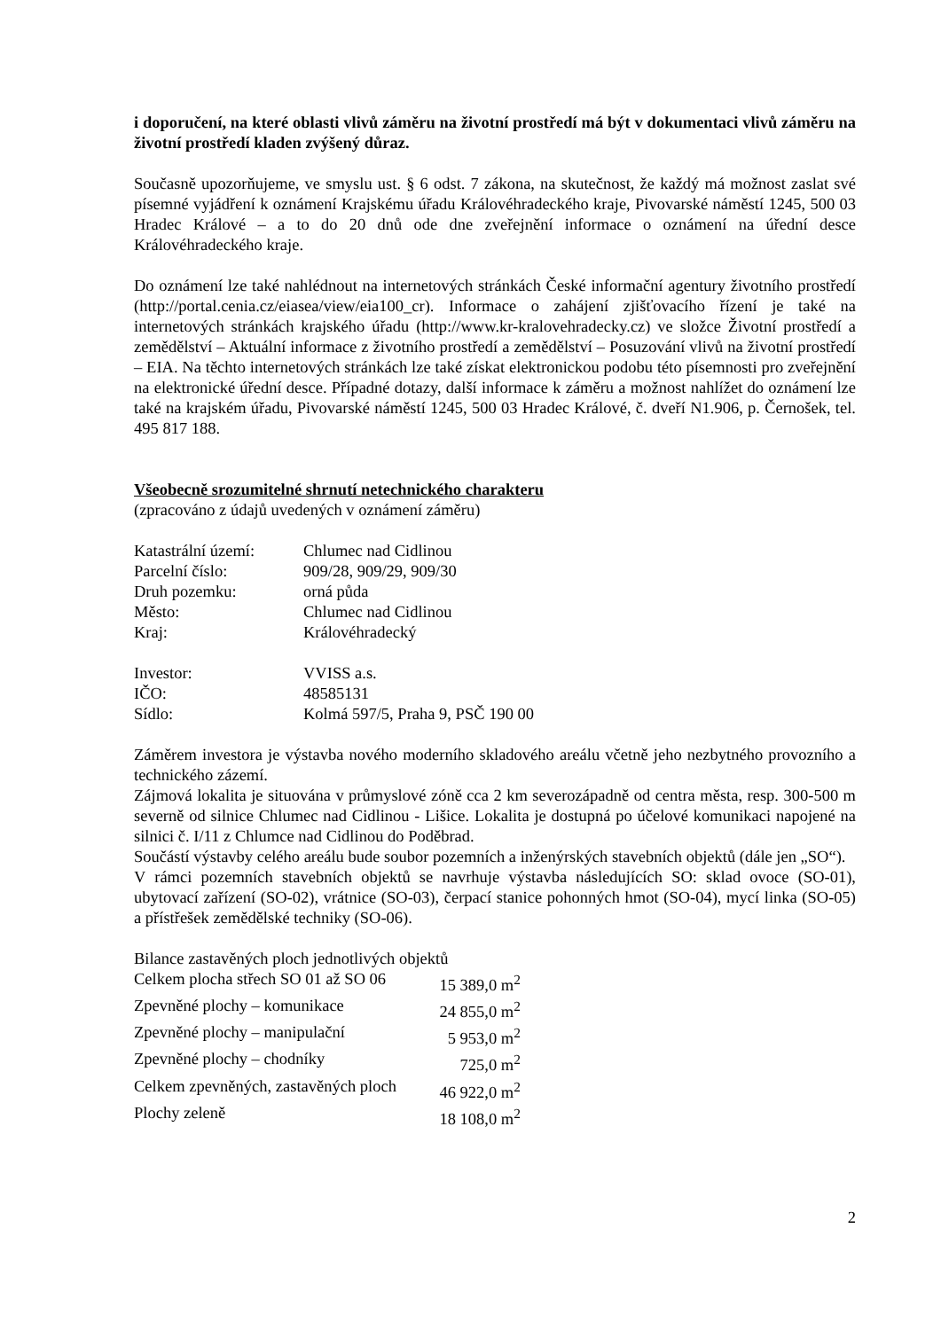i doporučení, na které oblasti vlivů záměru na životní prostředí má být v dokumentaci vlivů záměru na životní prostředí kladen zvýšený důraz.
Současně upozorňujeme, ve smyslu ust. § 6 odst. 7 zákona, na skutečnost, že každý má možnost zaslat své písemné vyjádření k oznámení Krajskému úřadu Královéhradeckého kraje, Pivovarské náměstí 1245, 500 03 Hradec Králové – a to do 20 dnů ode dne zveřejnění informace o oznámení na úřední desce Královéhradeckého kraje.
Do oznámení lze také nahlédnout na internetových stránkách České informační agentury životního prostředí (http://portal.cenia.cz/eiasea/view/eia100_cr). Informace o zahájení zjišťovacího řízení je také na internetových stránkách krajského úřadu (http://www.kr-kralovehradecky.cz) ve složce Životní prostředí a zemědělství – Aktuální informace z životního prostředí a zemědělství – Posuzování vlivů na životní prostředí – EIA. Na těchto internetových stránkách lze také získat elektronickou podobu této písemnosti pro zveřejnění na elektronické úřední desce. Případné dotazy, další informace k záměru a možnost nahlížet do oznámení lze také na krajském úřadu, Pivovarské náměstí 1245, 500 03 Hradec Králové, č. dveří N1.906, p. Černošek, tel. 495 817 188.
Všeobecně srozumitelné shrnutí netechnického charakteru
(zpracováno z údajů uvedených v oznámení záměru)
| Katastrální území: | Chlumec nad Cidlinou |
| Parcelní číslo: | 909/28, 909/29, 909/30 |
| Druh pozemku: | orná půda |
| Město: | Chlumec nad Cidlinou |
| Kraj: | Královéhradecký |
| Investor: | VVISS a.s. |
| IČO: | 48585131 |
| Sídlo: | Kolmá 597/5, Praha 9, PSČ 190 00 |
Záměrem investora je výstavba nového moderního skladového areálu včetně jeho nezbytného provozního a technického zázemí.
Zájmová lokalita je situována v průmyslové zóně cca 2 km severozápadně od centra města, resp. 300-500 m severně od silnice Chlumec nad Cidlinou - Lišice. Lokalita je dostupná po účelové komunikaci napojené na silnici č. I/11 z Chlumce nad Cidlinou do Poděbrad.
Součástí výstavby celého areálu bude soubor pozemních a inženýrských stavebních objektů (dále jen „SO“).
V rámci pozemních stavebních objektů se navrhuje výstavba následujících SO: sklad ovoce (SO-01), ubytovací zařízení (SO-02), vrátnice (SO-03), čerpací stanice pohonných hmot (SO-04), mycí linka (SO-05) a přístřešek zemědělské techniky (SO-06).
Bilance zastavěných ploch jednotlivých objektů
| Celkem plocha střech SO 01 až SO 06 | 15 389,0 m<sup>2</sup> |
| Zpevněné plochy – komunikace | 24 855,0 m<sup>2</sup> |
| Zpevněné plochy – manipulační | 5 953,0 m<sup>2</sup> |
| Zpevněné plochy – chodníky | 725,0 m<sup>2</sup> |
| Celkem zpevněných, zastavěných ploch | 46 922,0 m<sup>2</sup> |
| Plochy zeleně | 18 108,0 m<sup>2</sup> |
2